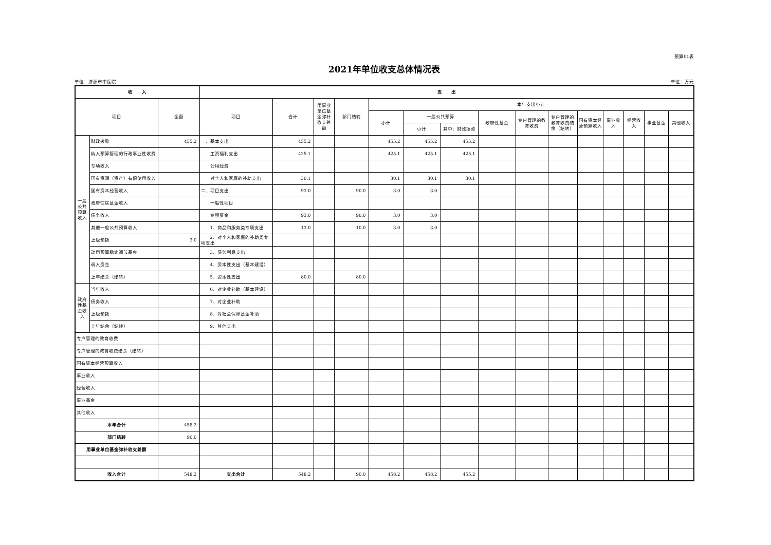预算01表
2021年单位收支总体情况表
单位：济源市中医院 单位：万元
| 收 入 | | | 支 出 | | | | | | | | | | | | | | |
| --- | --- | --- | --- | --- | --- | --- | --- | --- | --- | --- | --- | --- | --- | --- | --- | --- | --- |
| 项目 | | 金额 | 项目 | 合计 | 用事业单位基金弥补收支差额 | 部门结转 | 本年支出小计 | | | | | | | | | | |
| | | | | | | | 小计 | 一般公共预算 | | 政府性基金 | 专户管理的教育收费 | 专户管理的教育收费结余（结转） | 国有资本经营预算收入 | 事业收入 | 经营收入 | 事业基金 | 其他收入 |
| | | | | | | | | 小计 | 其中：财政拨款 | | | | | | | | |
| 一般公共预算收入 | 财政拨款 | 455.2 | 一、基本支出 | 455.2 | | | 455.2 | 455.2 | 455.2 | | | | | | | | |
| | 纳入预算管理的行政事业性收费 | | 工资福利支出 | 425.1 | | | 425.1 | 425.1 | 425.1 | | | | | | | | |
| | 专项收入 | | 公用经费 | | | | | | | | | | | | | | |
| | 国有资源（资产）有偿使用收入 | | 对个人和家庭的补助支出 | 30.1 | | | 30.1 | 30.1 | 30.1 | | | | | | | | |
| | 国有资本经营收入 | | 二、项目支出 | 93.0 | | 90.0 | 3.0 | 3.0 | | | | | | | | | |
| | 政府住房基金收入 | | 一般性项目 | | | | | | | | | | | | | | |
| | 债务收入 | | 专项资金 | 93.0 | | 90.0 | 3.0 | 3.0 | | | | | | | | | |
| | 其他一般公共预算收入 | | 1、商品和服务类专项支出 | 13.0 | | 10.0 | 3.0 | 3.0 | | | | | | | | | |
| | 上级预拨 | 3.0 | 2、对个人和家庭的补助类专项支出 | | | | | | | | | | | | | | |
| | 动用预算稳定调节基金 | | 3、债务利息支出 | | | | | | | | | | | | | | |
| | 调入资金 | | 4、资本性支出（基本建设） | | | | | | | | | | | | | | |
| | 上年结余（结转） | | 5、资本性支出 | 80.0 | | 80.0 | | | | | | | | | | | |
| 政府性基金收入 | 当年收入 | | 6、对企业补助（基本建设） | | | | | | | | | | | | | | |
| | 债务收入 | | 7、对企业补助 | | | | | | | | | | | | | | |
| | 上级预拨 | | 8、对社会保障基金补助 | | | | | | | | | | | | | | |
| | 上年结余（结转） | | 9、其他支出 | | | | | | | | | | | | | | |
| 专户管理的教育收费 | | | | | | | | | | | | | | | | | |
| 专户管理的教育收费结余（结转） | | | | | | | | | | | | | | | | | |
| 国有资本经营预算收入 | | | | | | | | | | | | | | | | | |
| 事业收入 | | | | | | | | | | | | | | | | | |
| 经营收入 | | | | | | | | | | | | | | | | | |
| 事业基金 | | | | | | | | | | | | | | | | | |
| 其他收入 | | | | | | | | | | | | | | | | | |
| 本年合计 | | 458.2 | | | | | | | | | | | | | | | |
| 部门结转 | | 90.0 | | | | | | | | | | | | | | | |
| 用事业单位基金弥补收支差额 | | | | | | | | | | | | | | | | | |
| 收入合计 | | 548.2 | 支出合计 | 548.2 | | 90.0 | 458.2 | 458.2 | 455.2 | | | | | | | | |